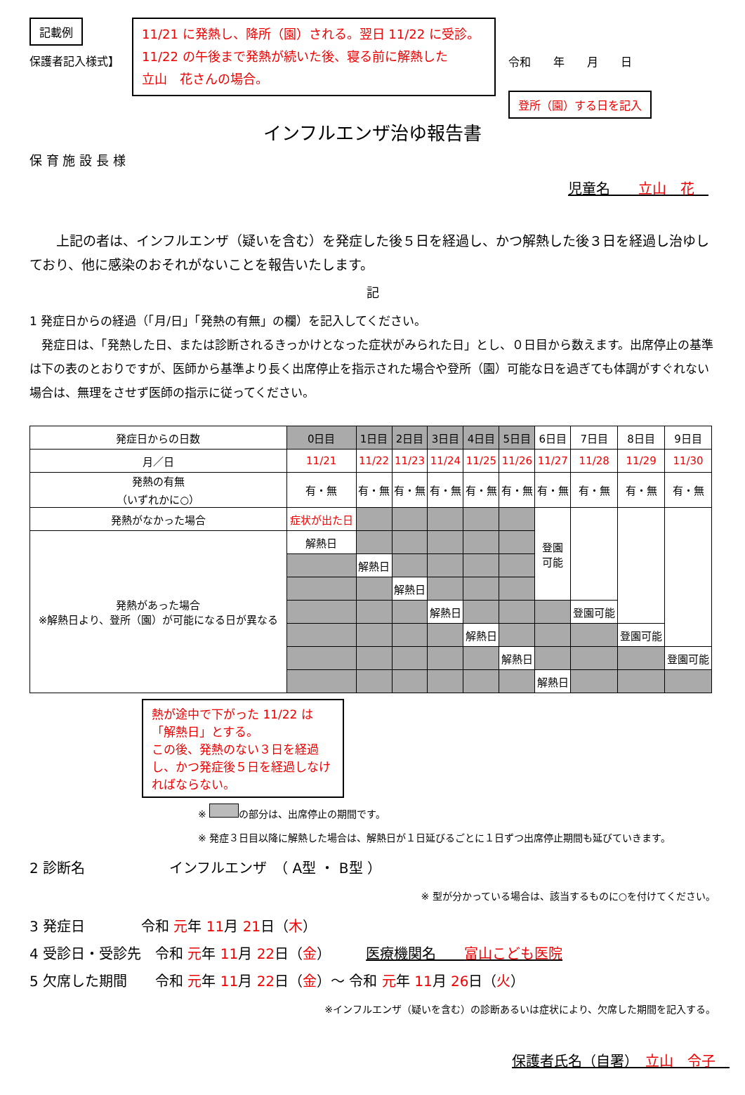記載例
保護者記入様式】
11/21 に発熱し、降所（園）される。翌日 11/22 に受診。
11/22 の午後まで発熱が続いた後、寝る前に解熱した
立山　花さんの場合。
令和　　年　　月　　日
登所（園）する日を記入
インフルエンザ治ゆ報告書
保 育 施 設 長 様
児童名　　立山　花　
　　上記の者は、インフルエンザ（疑いを含む）を発症した後５日を経過し、かつ解熱した後３日を経過し治ゆしており、他に感染のおそれがないことを報告いたします。
記
1 発症日からの経過（「月/日」「発熱の有無」の欄）を記入してください。
　発症日は、「発熱した日、または診断されるきっかけとなった症状がみられた日」とし、０日目から数えます。出席停止の基準は下の表のとおりですが、医師から基準より長く出席停止を指示された場合や登所（園）可能な日を過ぎても体調がすぐれない場合は、無理をさせず医師の指示に従ってください。
| 発症日からの日数 | 0日目 | 1日目 | 2日目 | 3日目 | 4日目 | 5日目 | 6日目 | 7日目 | 8日目 | 9日目 |
| 月／日 | 11/21 | 11/22 | 11/23 | 11/24 | 11/25 | 11/26 | 11/27 | 11/28 | 11/29 | 11/30 |
| 発熱の有無 （いずれかに○） | 有・無 | 有・無 | 有・無 | 有・無 | 有・無 | 有・無 | 有・無 | 有・無 | 有・無 | 有・無 |
| 発熱がなかった場合 | 症状が出た日 | | | | | | 登園 可能 | | | |
| 発熱があった場合 ※解熱日より、登所（園）が可能になる日が異なる | 解熱日 | | | | | | | | | |
| | | 解熱日 | | | | | | | | |
| | | | 解熱日 | | | | | | | |
| | | | | 解熱日 | | | | 登園可能 | | |
| | | | | | 解熱日 | | | | 登園可能 | |
| | | | | | | 解熱日 | | | | 登園可能 |
| | | | | | | | 解熱日 | | | |
熱が途中で下がった 11/22 は「解熱日」とする。
この後、発熱のない３日を経過し、かつ発症後５日を経過しなければならない。
※ の部分は、出席停止の期間です。
※ 発症３日目以降に解熱した場合は、解熱日が１日延びるごとに１日ずつ出席停止期間も延びていきます。
2 診断名　　　　　　インフルエンザ　（ A型 ・ B型 ）
※ 型が分かっている場合は、該当するものに○を付けてください。
3 発症日　　　　令和 元年 11月 21日（木）
4 受診日・受診先　令和 元年 11月 22日（金）　　　医療機関名　　富山こども医院
5 欠席した期間　　令和 元年 11月 22日（金）～ 令和 元年 11月 26日（火）
※インフルエンザ（疑いを含む）の診断あるいは症状により、欠席した期間を記入する。
保護者氏名（自署）　立山　令子